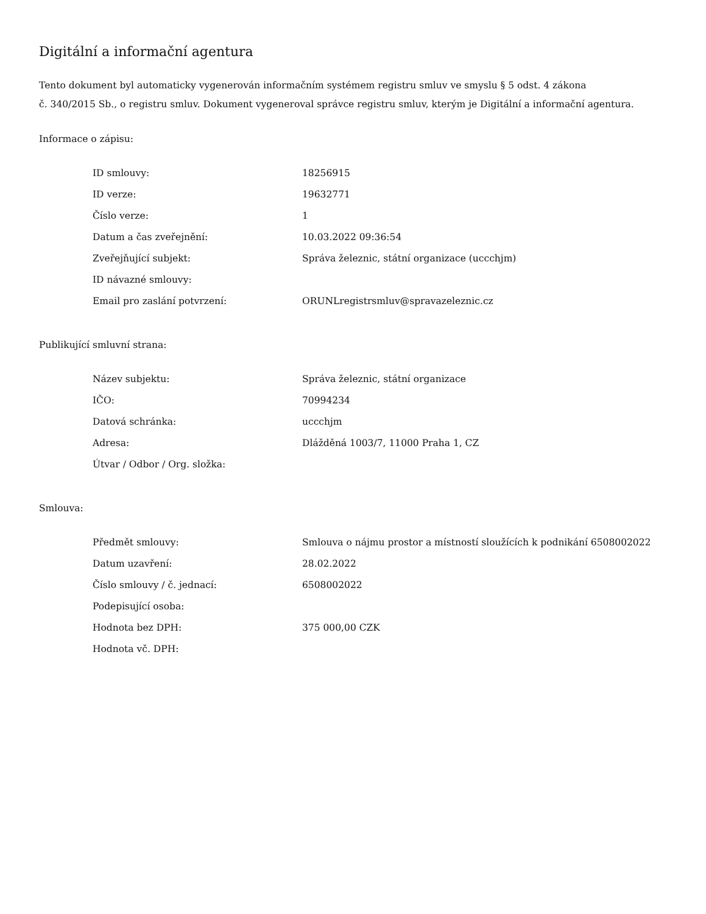Digitální a informační agentura
Tento dokument byl automaticky vygenerován informačním systémem registru smluv ve smyslu § 5 odst. 4 zákona
č. 340/2015 Sb., o registru smluv. Dokument vygeneroval správce registru smluv, kterým je Digitální a informační agentura.
Informace o zápisu:
| ID smlouvy: | 18256915 |
| ID verze: | 19632771 |
| Číslo verze: | 1 |
| Datum a čas zveřejnění: | 10.03.2022 09:36:54 |
| Zveřejňující subjekt: | Správa železnic, státní organizace (uccchjm) |
| ID návazné smlouvy: | |
| Email pro zaslání potvrzení: | ORUNLregistrsmluv@spravazeleznic.cz |
Publikující smluvní strana:
| Název subjektu: | Správa železnic, státní organizace |
| IČO: | 70994234 |
| Datová schránka: | uccchjm |
| Adresa: | Dlážděná 1003/7, 11000 Praha 1, CZ |
| Útvar / Odbor / Org. složka: | |
Smlouva:
| Předmět smlouvy: | Smlouva o nájmu prostor a místností sloužících k podnikání 6508002022 |
| Datum uzavření: | 28.02.2022 |
| Číslo smlouvy / č. jednací: | 6508002022 |
| Podepisující osoba: | |
| Hodnota bez DPH: | 375 000,00 CZK |
| Hodnota vč. DPH: | |